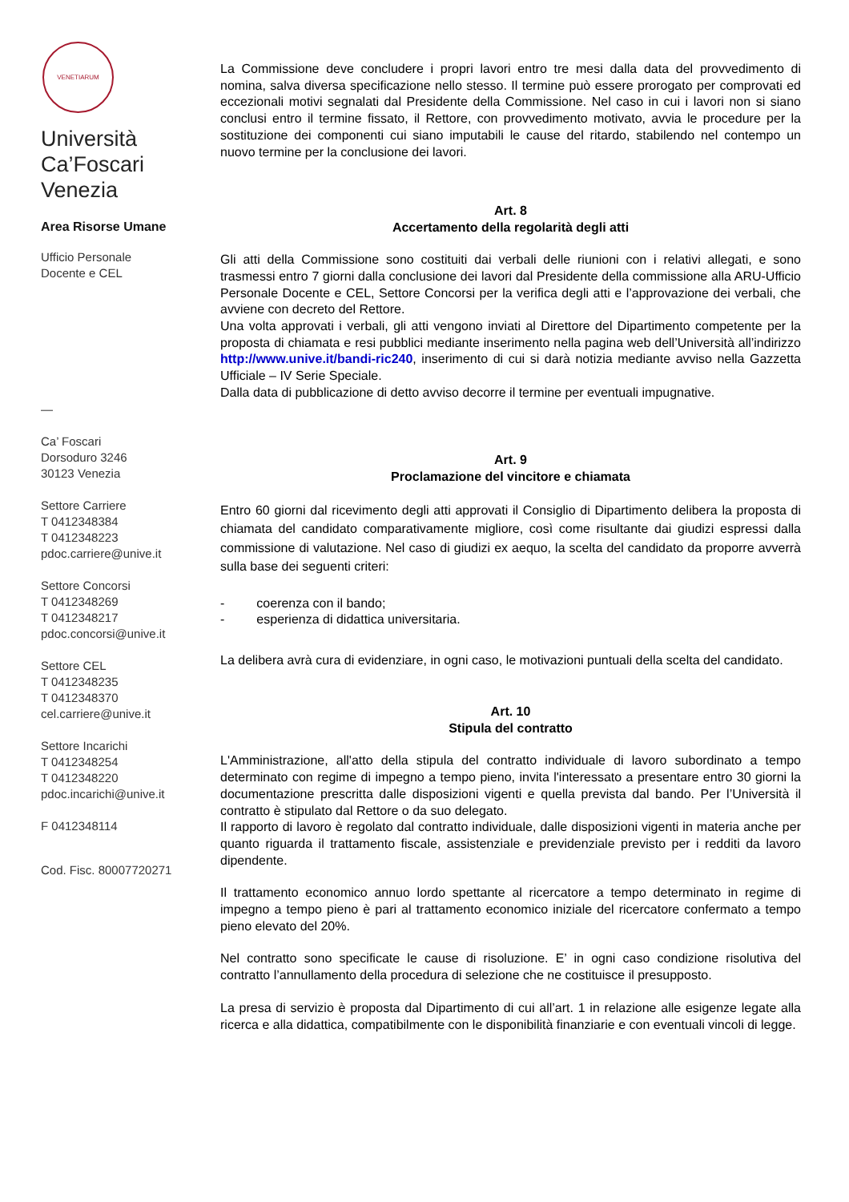VENETIARUM
Università
Ca’Foscari
Venezia
Area Risorse Umane
Ufficio Personale
Docente e CEL
—
Ca’ Foscari
Dorsoduro 3246
30123 Venezia
Settore Carriere
T 0412348384
T 0412348223
pdoc.carriere@unive.it
Settore Concorsi
T 0412348269
T 0412348217
pdoc.concorsi@unive.it
Settore CEL
T 0412348235
T 0412348370
cel.carriere@unive.it
Settore Incarichi
T 0412348254
T 0412348220
pdoc.incarichi@unive.it
F 0412348114
Cod. Fisc. 80007720271
La Commissione deve concludere i propri lavori entro tre mesi dalla data del provvedimento di nomina, salva diversa specificazione nello stesso. Il termine può essere prorogato per comprovati ed eccezionali motivi segnalati dal Presidente della Commissione. Nel caso in cui i lavori non si siano conclusi entro il termine fissato, il Rettore, con provvedimento motivato, avvia le procedure per la sostituzione dei componenti cui siano imputabili le cause del ritardo, stabilendo nel contempo un nuovo termine per la conclusione dei lavori.
Art. 8
Accertamento della regolarità degli atti
Gli atti della Commissione sono costituiti dai verbali delle riunioni con i relativi allegati, e sono trasmessi entro 7 giorni dalla conclusione dei lavori dal Presidente della commissione alla ARU-Ufficio Personale Docente e CEL, Settore Concorsi per la verifica degli atti e l’approvazione dei verbali, che avviene con decreto del Rettore.
Una volta approvati i verbali, gli atti vengono inviati al Direttore del Dipartimento competente per la proposta di chiamata e resi pubblici mediante inserimento nella pagina web dell’Università all’indirizzo http://www.unive.it/bandi-ric240, inserimento di cui si darà notizia mediante avviso nella Gazzetta Ufficiale – IV Serie Speciale.
Dalla data di pubblicazione di detto avviso decorre il termine per eventuali impugnative.
Art. 9
Proclamazione del vincitore e chiamata
Entro 60 giorni dal ricevimento degli atti approvati il Consiglio di Dipartimento delibera la proposta di chiamata del candidato comparativamente migliore, così come risultante dai giudizi espressi dalla commissione di valutazione. Nel caso di giudizi ex aequo, la scelta del candidato da proporre avverrà sulla base dei seguenti criteri:
- coerenza con il bando;
- esperienza di didattica universitaria.
La delibera avrà cura di evidenziare, in ogni caso, le motivazioni puntuali della scelta del candidato.
Art. 10
Stipula del contratto
L'Amministrazione, all'atto della stipula del contratto individuale di lavoro subordinato a tempo determinato con regime di impegno a tempo pieno, invita l'interessato a presentare entro 30 giorni la documentazione prescritta dalle disposizioni vigenti e quella prevista dal bando. Per l’Università il contratto è stipulato dal Rettore o da suo delegato.
Il rapporto di lavoro è regolato dal contratto individuale, dalle disposizioni vigenti in materia anche per quanto riguarda il trattamento fiscale, assistenziale e previdenziale previsto per i redditi da lavoro dipendente.
Il trattamento economico annuo lordo spettante al ricercatore a tempo determinato in regime di impegno a tempo pieno è pari al trattamento economico iniziale del ricercatore confermato a tempo pieno elevato del 20%.
Nel contratto sono specificate le cause di risoluzione. E’ in ogni caso condizione risolutiva del contratto l’annullamento della procedura di selezione che ne costituisce il presupposto.
La presa di servizio è proposta dal Dipartimento di cui all’art. 1 in relazione alle esigenze legate alla ricerca e alla didattica, compatibilmente con le disponibilità finanziarie e con eventuali vincoli di legge.